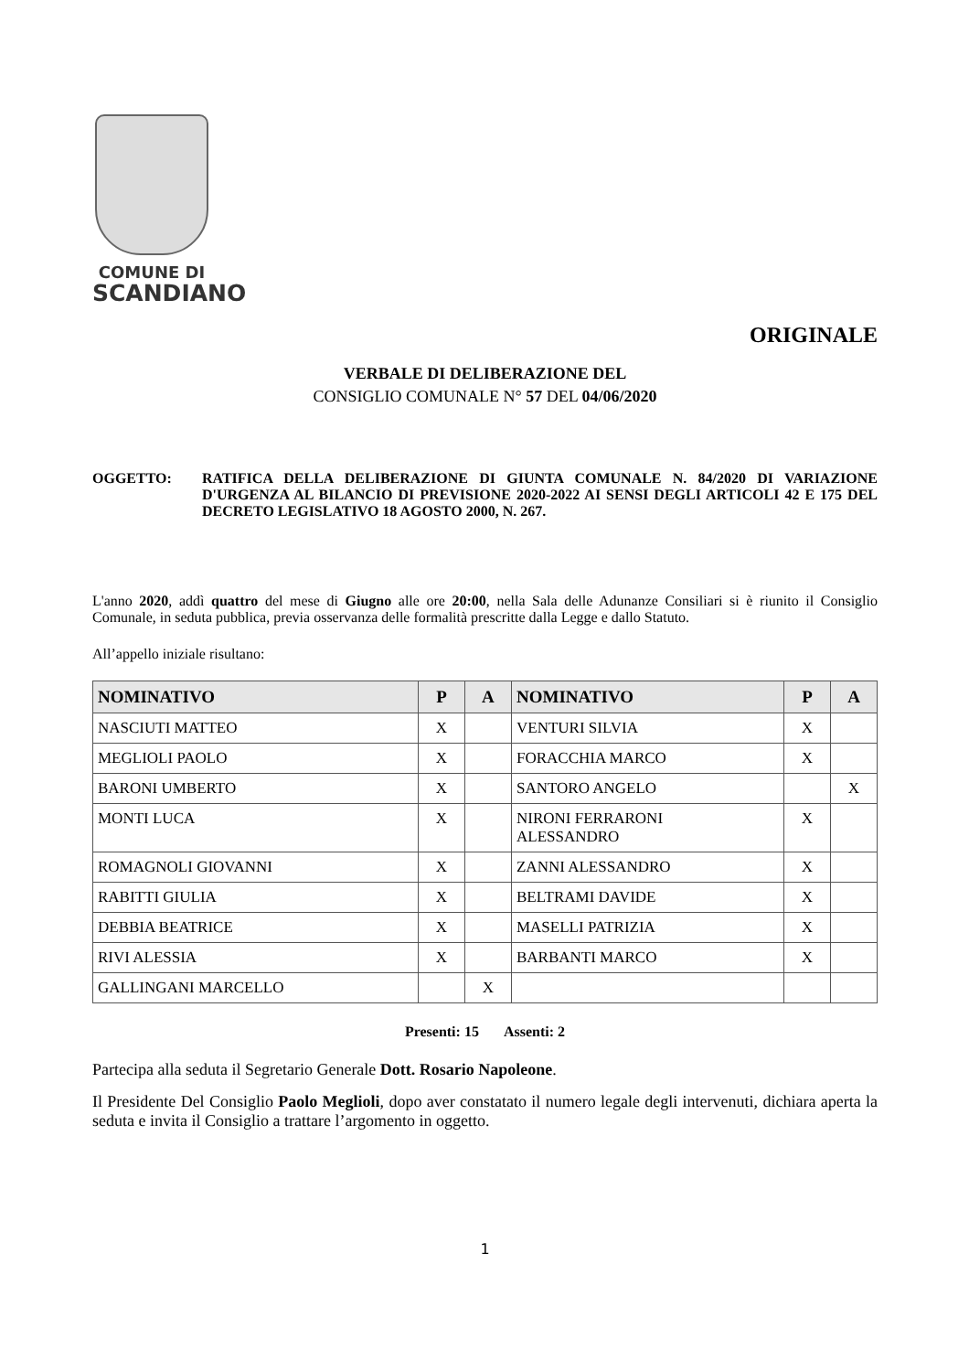COMUNE DI
SCANDIANO
ORIGINALE
VERBALE DI DELIBERAZIONE DEL
CONSIGLIO COMUNALE N° 57 DEL 04/06/2020
OGGETTO: RATIFICA DELLA DELIBERAZIONE DI GIUNTA COMUNALE N. 84/2020 DI VARIAZIONE D'URGENZA AL BILANCIO DI PREVISIONE 2020-2022 AI SENSI DEGLI ARTICOLI 42 E 175 DEL DECRETO LEGISLATIVO 18 AGOSTO 2000, N. 267.
L'anno 2020, addì quattro del mese di Giugno alle ore 20:00, nella Sala delle Adunanze Consiliari si è riunito il Consiglio Comunale, in seduta pubblica, previa osservanza delle formalità prescritte dalla Legge e dallo Statuto.
All’appello iniziale risultano:
| NOMINATIVO | P | A | NOMINATIVO | P | A |
| --- | --- | --- | --- | --- | --- |
| NASCIUTI MATTEO | X | | VENTURI SILVIA | X | |
| MEGLIOLI PAOLO | X | | FORACCHIA MARCO | X | |
| BARONI UMBERTO | X | | SANTORO ANGELO | | X |
| MONTI LUCA | X | | NIRONI FERRARONI ALESSANDRO | X | |
| ROMAGNOLI GIOVANNI | X | | ZANNI ALESSANDRO | X | |
| RABITTI GIULIA | X | | BELTRAMI DAVIDE | X | |
| DEBBIA BEATRICE | X | | MASELLI PATRIZIA | X | |
| RIVI ALESSIA | X | | BARBANTI MARCO | X | |
| GALLINGANI MARCELLO | | X | | | |
Presenti: 15 Assenti: 2
Partecipa alla seduta il Segretario Generale Dott. Rosario Napoleone.
Il Presidente Del Consiglio Paolo Meglioli, dopo aver constatato il numero legale degli intervenuti, dichiara aperta la seduta e invita il Consiglio a trattare l’argomento in oggetto.
1